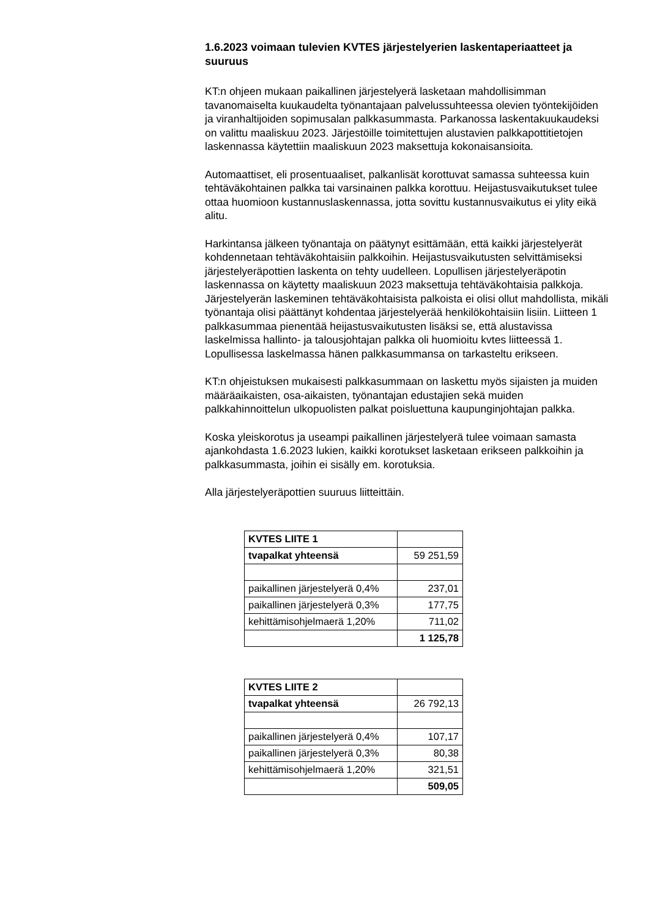1.6.2023 voimaan tulevien KVTES järjestelyerien laskentaperiaatteet ja suuruus
KT:n ohjeen mukaan paikallinen järjestelyerä lasketaan mahdollisimman tavanomaiselta kuukaudelta työnantajaan palvelussuhteessa olevien työntekijöiden ja viranhaltijoiden sopimusalan palkkasummasta. Parkanossa laskentakuukaudeksi on valittu maaliskuu 2023. Järjestöille toimitettujen alustavien palkkapottitietojen laskennassa käytettiin maaliskuun 2023 maksettuja kokonaisansioita.
Automaattiset, eli prosentuaaliset, palkanlisät korottuvat samassa suhteessa kuin tehtäväkohtainen palkka tai varsinainen palkka korottuu. Heijastusvaikutukset tulee ottaa huomioon kustannuslaskennassa, jotta sovittu kustannusvaikutus ei ylity eikä alitu.
Harkintansa jälkeen työnantaja on päätynyt esittämään, että kaikki järjestelyerät kohdennetaan tehtäväkohtaisiin palkkoihin. Heijastusvaikutusten selvittämiseksi järjestelyeräpottien laskenta on tehty uudelleen. Lopullisen järjestelyeräpotin laskennassa on käytetty maaliskuun 2023 maksettuja tehtäväkohtaisia palkkoja. Järjestelyerän laskeminen tehtäväkohtaisista palkoista ei olisi ollut mahdollista, mikäli työnantaja olisi päättänyt kohdentaa järjestelyerää henkilökohtaisiin lisiin. Liitteen 1 palkkasummaa pienentää heijastusvaikutusten lisäksi se, että alustavissa laskelmissa hallinto- ja talousjohtajan palkka oli huomioitu kvtes liitteessä 1. Lopullisessa laskelmassa hänen palkkasummansa on tarkasteltu erikseen.
KT:n ohjeistuksen mukaisesti palkkasummaan on laskettu myös sijaisten ja muiden määräaikaisten, osa-aikaisten, työnantajan edustajien sekä muiden palkkahinnoittelun ulkopuolisten palkat poisluettuna kaupunginjohtajan palkka.
Koska yleiskorotus ja useampi paikallinen järjestelyerä tulee voimaan samasta ajankohdasta 1.6.2023 lukien, kaikki korotukset lasketaan erikseen palkkoihin ja palkkasummasta, joihin ei sisälly em. korotuksia.
Alla järjestelyeräpottien suuruus liitteittäin.
| KVTES LIITE 1 | |
| tvapalkat yhteensä | 59 251,59 |
| paikallinen järjestelyerä 0,4% | 237,01 |
| paikallinen järjestelyerä 0,3% | 177,75 |
| kehittämisohjelmaerä 1,20% | 711,02 |
| | 1 125,78 |
| KVTES LIITE 2 | |
| tvapalkat yhteensä | 26 792,13 |
| paikallinen järjestelyerä 0,4% | 107,17 |
| paikallinen järjestelyerä 0,3% | 80,38 |
| kehittämisohjelmaerä 1,20% | 321,51 |
| | 509,05 |